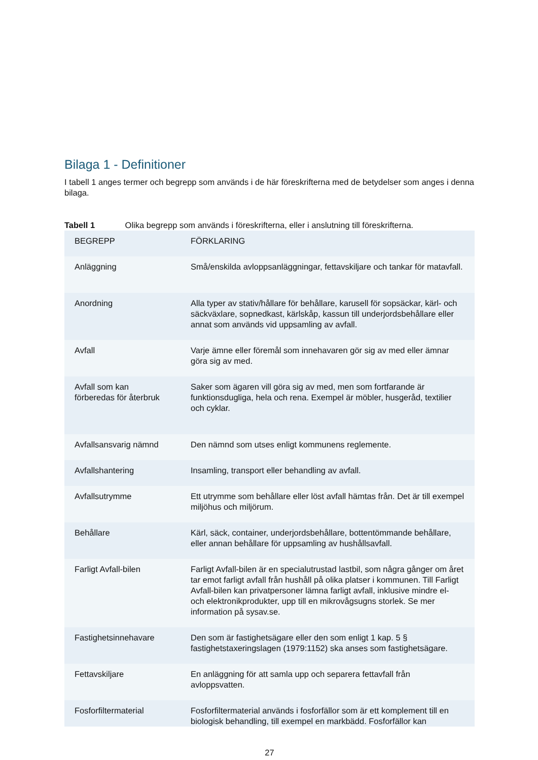Bilaga 1 - Definitioner
I tabell 1 anges termer och begrepp som används i de här föreskrifterna med de betydelser som anges i denna bilaga.
Tabell 1 Olika begrepp som används i föreskrifterna, eller i anslutning till föreskrifterna.
| BEGREPP | FÖRKLARING |
| --- | --- |
| Anläggning | Små/enskilda avloppsanläggningar, fettavskiljare och tankar för matavfall. |
| Anordning | Alla typer av stativ/hållare för behållare, karusell för sopsäckar, kärl- och säckväxlare, sopnedkast, kärlskåp, kassun till underjordsbehållare eller annat som används vid uppsamling av avfall. |
| Avfall | Varje ämne eller föremål som innehavaren gör sig av med eller ämnar göra sig av med. |
| Avfall som kan förberedas för återbruk | Saker som ägaren vill göra sig av med, men som fortfarande är funktionsdugliga, hela och rena. Exempel är möbler, husgeråd, textilier och cyklar. |
| Avfallsansvarig nämnd | Den nämnd som utses enligt kommunens reglemente. |
| Avfallshantering | Insamling, transport eller behandling av avfall. |
| Avfallsutrymme | Ett utrymme som behållare eller löst avfall hämtas från. Det är till exempel miljöhus och miljörum. |
| Behållare | Kärl, säck, container, underjordsbehållare, bottentömmande behållare, eller annan behållare för uppsamling av hushållsavfall. |
| Farligt Avfall-bilen | Farligt Avfall-bilen är en specialutrustad lastbil, som några gånger om året tar emot farligt avfall från hushåll på olika platser i kommunen. Till Farligt Avfall-bilen kan privatpersoner lämna farligt avfall, inklusive mindre el- och elektronikprodukter, upp till en mikrovågsugns storlek. Se mer information på sysav.se. |
| Fastighetsinnehavare | Den som är fastighetsägare eller den som enligt 1 kap. 5 § fastighetstaxeringslagen (1979:1152) ska anses som fastighetsägare. |
| Fettavskiljare | En anläggning för att samla upp och separera fettavfall från avloppsvatten. |
| Fosforfiltermaterial | Fosforfiltermaterial används i fosforfällor som är ett komplement till en biologisk behandling, till exempel en markbädd. Fosforfällor kan |
27